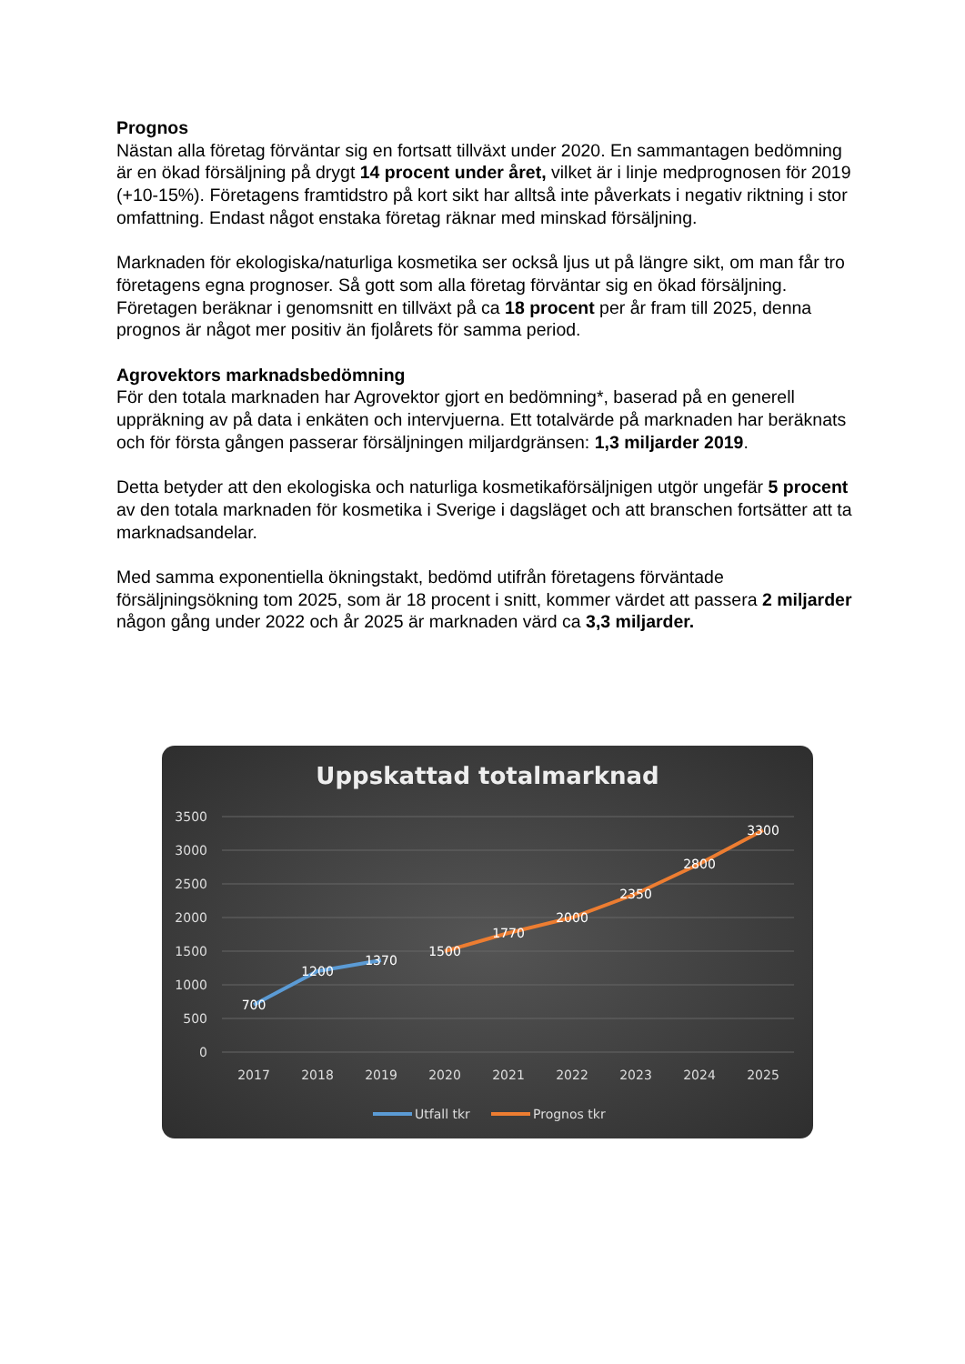Prognos
Nästan alla företag förväntar sig en fortsatt tillväxt under 2020. En sammantagen bedömning är en ökad försäljning på drygt 14 procent under året, vilket är i linje medprognosen för 2019 (+10-15%). Företagens framtidstro på kort sikt har alltså inte påverkats i negativ riktning i stor omfattning. Endast något enstaka företag räknar med minskad försäljning.
Marknaden för ekologiska/naturliga kosmetika ser också ljus ut på längre sikt, om man får tro företagens egna prognoser. Så gott som alla företag förväntar sig en ökad försäljning. Företagen beräknar i genomsnitt en tillväxt på ca 18 procent per år fram till 2025, denna prognos är något mer positiv än fjolårets för samma period.
Agrovektors marknadsbedömning
För den totala marknaden har Agrovektor gjort en bedömning*, baserad på en generell uppräkning av på data i enkäten och intervjuerna. Ett totalvärde på marknaden har beräknats och för första gången passerar försäljningen miljardgränsen: 1,3 miljarder 2019.
Detta betyder att den ekologiska och naturliga kosmetikaförsäljnigen utgör ungefär 5 procent av den totala marknaden för kosmetika i Sverige i dagsläget och att branschen fortsätter att ta marknadsandelar.
Med samma exponentiella ökningstakt, bedömd utifrån företagens förväntade försäljningsökning tom 2025, som är 18 procent i snitt, kommer värdet att passera 2 miljarder någon gång under 2022 och år 2025 är marknaden värd ca 3,3 miljarder.
Uppskattad totalmarknad
3500
3000
2500
2000
1500
1000
500
0
2017
2018
2019
2020
2021
2022
2023
2024
2025
700
1200
1370
1500
1770
2000
2350
2800
3300
Utfall tkr
Prognos tkr